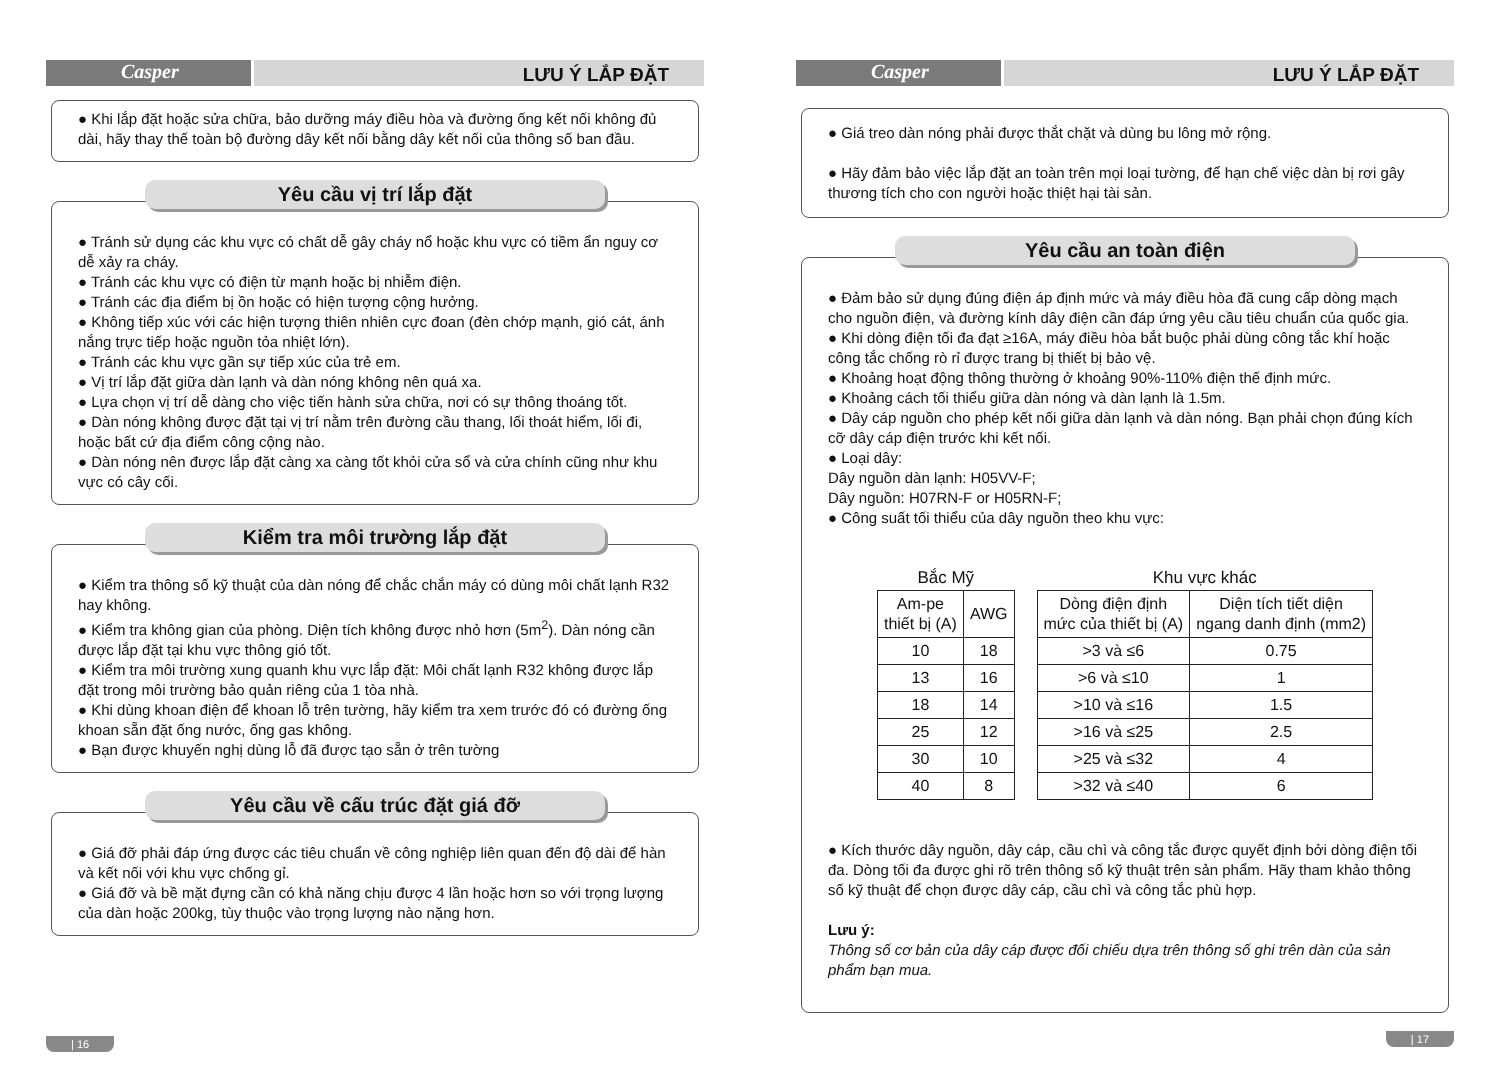Casper
LƯU Ý LẮP ĐẶT
● Khi lắp đặt hoặc sửa chữa, bảo dưỡng máy điều hòa và đường ống kết nối không đủ dài, hãy thay thế toàn bộ đường dây kết nối bằng dây kết nối của thông số ban đầu.
Yêu cầu vị trí lắp đặt
● Tránh sử dụng các khu vực có chất dễ gây cháy nổ hoặc khu vực có tiềm ẩn nguy cơ dễ xảy ra cháy.
● Tránh các khu vực có điện từ mạnh hoặc bị nhiễm điện.
● Tránh các địa điểm bị ồn hoặc có hiện tượng cộng hưởng.
● Không tiếp xúc với các hiện tượng thiên nhiên cực đoan (đèn chớp mạnh, gió cát, ánh nắng trực tiếp hoặc nguồn tỏa nhiệt lớn).
● Tránh các khu vực gần sự tiếp xúc của trẻ em.
● Vị trí lắp đặt giữa dàn lạnh và dàn nóng không nên quá xa.
● Lựa chọn vị trí dễ dàng cho việc tiến hành sửa chữa, nơi có sự thông thoáng tốt.
● Dàn nóng không được đặt tại vị trí nằm trên đường cầu thang, lối thoát hiểm, lối đi, hoặc bất cứ địa điểm công cộng nào.
● Dàn nóng nên được lắp đặt càng xa càng tốt khỏi cửa sổ và cửa chính cũng như khu vực có cây cối.
Kiểm tra môi trường lắp đặt
● Kiểm tra thông số kỹ thuật của dàn nóng để chắc chắn máy có dùng môi chất lạnh R32 hay không.
● Kiểm tra không gian của phòng. Diện tích không được nhỏ hơn (5m<sup>2</sup>). Dàn nóng cần được lắp đặt tại khu vực thông gió tốt.
● Kiểm tra môi trường xung quanh khu vực lắp đặt: Môi chất lạnh R32 không được lắp đặt trong môi trường bảo quản riêng của 1 tòa nhà.
● Khi dùng khoan điện để khoan lỗ trên tường, hãy kiểm tra xem trước đó có đường ống khoan sẵn đặt ống nước, ống gas không.
● Bạn được khuyến nghị dùng lỗ đã được tạo sẵn ở trên tường
Yêu cầu về cấu trúc đặt giá đỡ
● Giá đỡ phải đáp ứng được các tiêu chuẩn về công nghiệp liên quan đến độ dài để hàn và kết nối với khu vực chống gỉ.
● Giá đỡ và bề mặt đựng cần có khả năng chịu được 4 lần hoặc hơn so với trọng lượng của dàn hoặc 200kg, tùy thuộc vào trọng lượng nào nặng hơn.
| 16
Casper
LƯU Ý LẮP ĐẶT
● Giá treo dàn nóng phải được thắt chặt và dùng bu lông mở rộng.
● Hãy đảm bảo việc lắp đặt an toàn trên mọi loại tường, để hạn chế việc dàn bị rơi gây thương tích cho con người hoặc thiệt hại tài sản.
Yêu cầu an toàn điện
● Đảm bảo sử dụng đúng điện áp định mức và máy điều hòa đã cung cấp dòng mạch cho nguồn điện, và đường kính dây điện cần đáp ứng yêu cầu tiêu chuẩn của quốc gia.
● Khi dòng điện tối đa đạt ≥16A, máy điều hòa bắt buộc phải dùng công tắc khí hoặc công tắc chống rò rỉ được trang bị thiết bị bảo vệ.
● Khoảng hoạt động thông thường ở khoảng 90%-110% điện thế định mức.
● Khoảng cách tối thiểu giữa dàn nóng và dàn lạnh là 1.5m.
● Dây cáp nguồn cho phép kết nối giữa dàn lạnh và dàn nóng. Bạn phải chọn đúng kích cỡ dây cáp điện trước khi kết nối.
● Loại dây:
Dây nguồn dàn lạnh: H05VV-F;
Dây nguồn: H07RN-F or H05RN-F;
● Công suất tối thiểu của dây nguồn theo khu vực:
Bắc Mỹ
| Am-pe thiết bị (A) | AWG |
| --- | --- |
| 10 | 18 |
| 13 | 16 |
| 18 | 14 |
| 25 | 12 |
| 30 | 10 |
| 40 | 8 |
Khu vực khác
| Dòng điện định mức của thiết bị (A) | Diện tích tiết diện ngang danh định (mm2) |
| --- | --- |
| >3 và ≤6 | 0.75 |
| >6 và ≤10 | 1 |
| >10 và ≤16 | 1.5 |
| >16 và ≤25 | 2.5 |
| >25 và ≤32 | 4 |
| >32 và ≤40 | 6 |
● Kích thước dây nguồn, dây cáp, cầu chì và công tắc được quyết định bởi dòng điện tối đa. Dòng tối đa được ghi rõ trên thông số kỹ thuật trên sản phẩm. Hãy tham khảo thông số kỹ thuật để chọn được dây cáp, cầu chì và công tắc phù hợp.
Lưu ý:
Thông số cơ bản của dây cáp được đối chiếu dựa trên thông số ghi trên dàn của sản phẩm bạn mua.
| 17